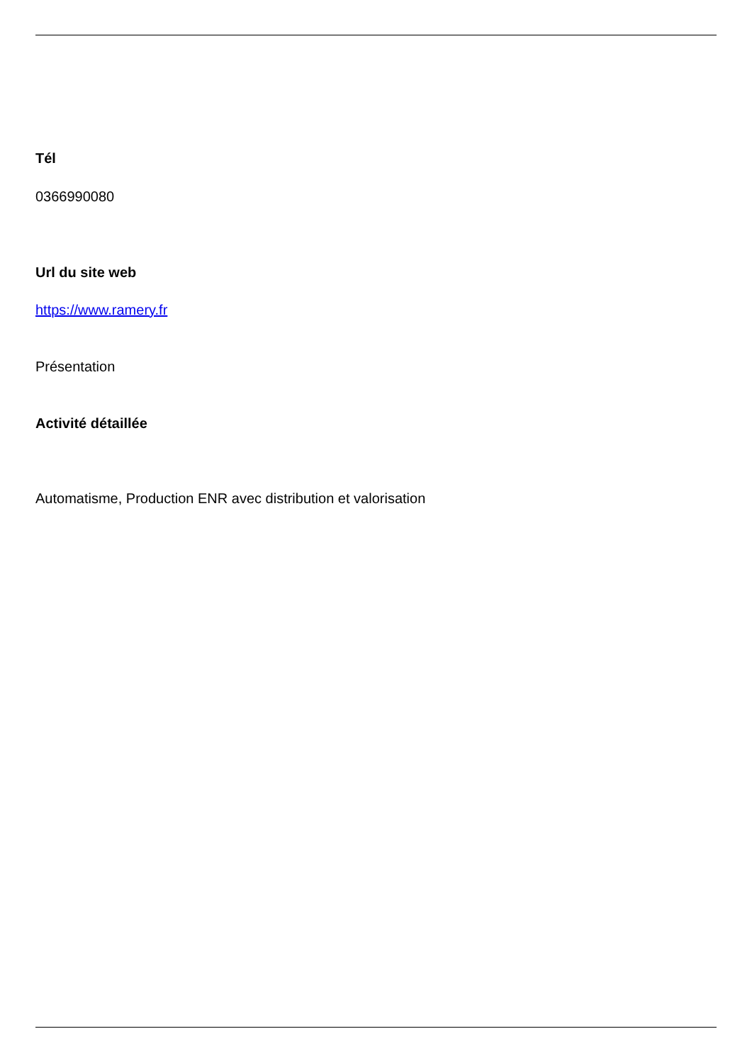Tél
0366990080
Url du site web
https://www.ramery.fr
Présentation
Activité détaillée
Automatisme, Production ENR avec distribution et valorisation